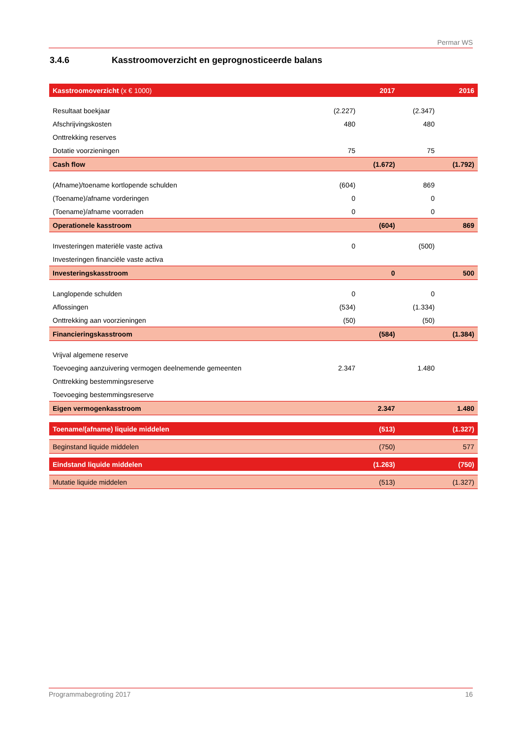Permar WS
3.4.6 Kasstroomoverzicht en geprognosticeerde balans
| Kasstroomoverzicht (x € 1000) | | 2017 | | 2016 |
| Resultaat boekjaar | (2.227) | | (2.347) | |
| Afschrijvingskosten | 480 | | 480 | |
| Onttrekking reserves | | | | |
| Dotatie voorzieningen | 75 | | 75 | |
| Cash flow | | (1.672) | | (1.792) |
| (Afname)/toename kortlopende schulden | (604) | | 869 | |
| (Toename)/afname vorderingen | 0 | | 0 | |
| (Toename)/afname voorraden | 0 | | 0 | |
| Operationele kasstroom | | (604) | | 869 |
| Investeringen materiële vaste activa | 0 | | (500) | |
| Investeringen financiële vaste activa | | | | |
| Investeringskasstroom | | 0 | | 500 |
| Langlopende schulden | 0 | | 0 | |
| Aflossingen | (534) | | (1.334) | |
| Onttrekking aan voorzieningen | (50) | | (50) | |
| Financieringskasstroom | | (584) | | (1.384) |
| Vrijval algemene reserve | | | | |
| Toevoeging aanzuivering vermogen deelnemende gemeenten | 2.347 | | 1.480 | |
| Onttrekking bestemmingsreserve | | | | |
| Toevoeging bestemmingsreserve | | | | |
| Eigen vermogenkasstroom | | 2.347 | | 1.480 |
| Toename/(afname) liquide middelen | | (513) | | (1.327) |
| Beginstand liquide middelen | | (750) | | 577 |
| Eindstand liquide middelen | | (1.263) | | (750) |
| Mutatie liquide middelen | | (513) | | (1.327) |
Programmabegroting 2017 16